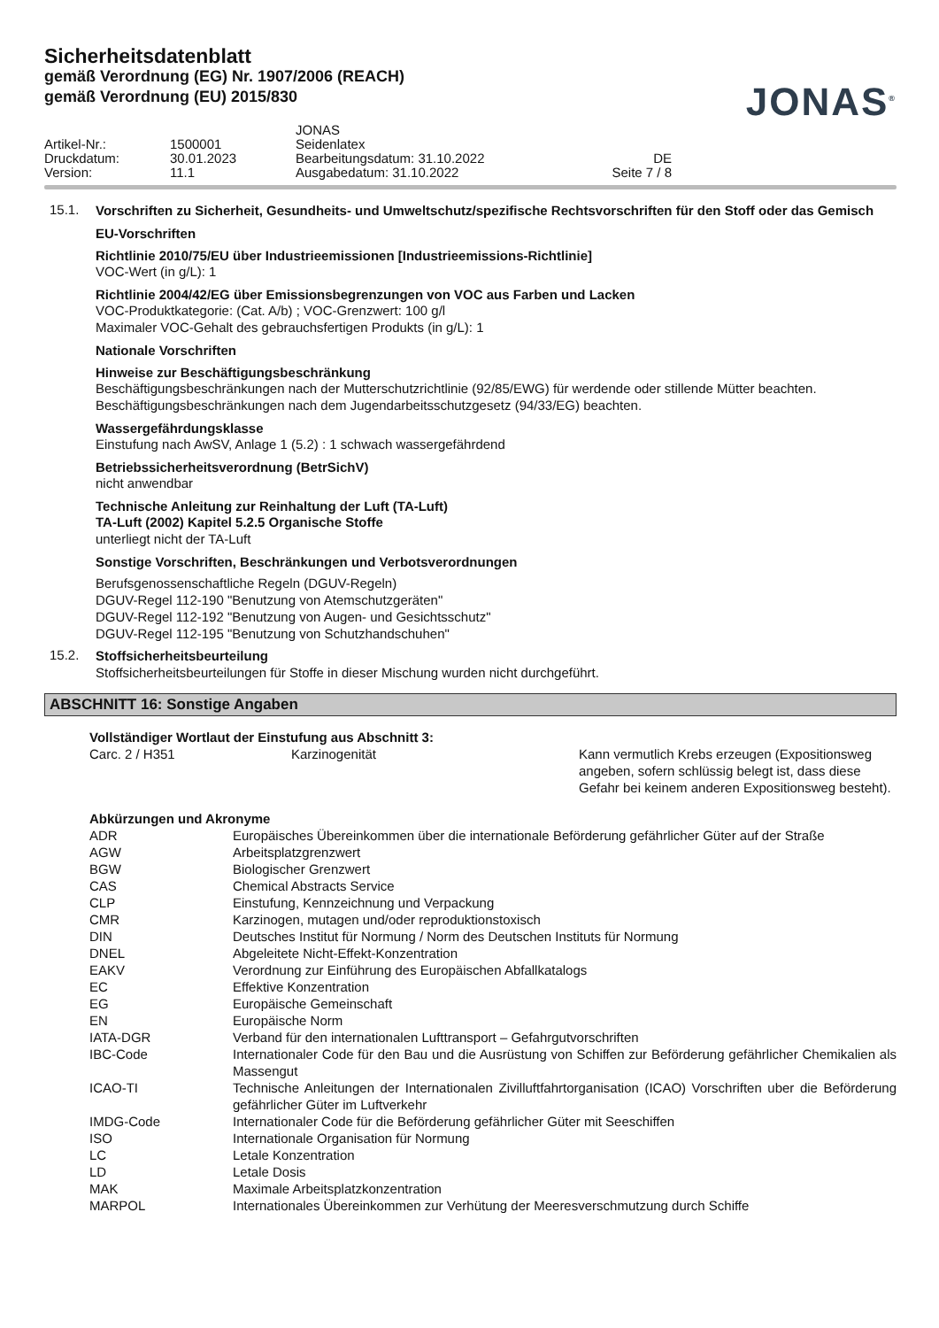Sicherheitsdatenblatt
gemäß Verordnung (EG) Nr. 1907/2006 (REACH)
gemäß Verordnung (EU) 2015/830
JONAS<sup>®</sup>
| | | JONAS | |
| Artikel-Nr.: | 1500001 | Seidenlatex | |
| Druckdatum: | 30.01.2023 | Bearbeitungsdatum: 31.10.2022 | DE |
| Version: | 11.1 | Ausgabedatum: 31.10.2022 | Seite 7 / 8 |
15.1.
Vorschriften zu Sicherheit, Gesundheits- und Umweltschutz/spezifische Rechtsvorschriften für den Stoff oder das Gemisch
EU-Vorschriften
Richtlinie 2010/75/EU über Industrieemissionen [Industrieemissions-Richtlinie]
VOC-Wert (in g/L): 1
Richtlinie 2004/42/EG über Emissionsbegrenzungen von VOC aus Farben und Lacken
VOC-Produktkategorie: (Cat. A/b) ; VOC-Grenzwert: 100 g/l
Maximaler VOC-Gehalt des gebrauchsfertigen Produkts (in g/L): 1
Nationale Vorschriften
Hinweise zur Beschäftigungsbeschränkung
Beschäftigungsbeschränkungen nach der Mutterschutzrichtlinie (92/85/EWG) für werdende oder stillende Mütter beachten.
Beschäftigungsbeschränkungen nach dem Jugendarbeitsschutzgesetz (94/33/EG) beachten.
Wassergefährdungsklasse
Einstufung nach AwSV, Anlage 1 (5.2) : 1 schwach wassergefährdend
Betriebssicherheitsverordnung (BetrSichV)
nicht anwendbar
Technische Anleitung zur Reinhaltung der Luft (TA-Luft)
TA-Luft (2002) Kapitel 5.2.5 Organische Stoffe
unterliegt nicht der TA-Luft
Sonstige Vorschriften, Beschränkungen und Verbotsverordnungen
Berufsgenossenschaftliche Regeln (DGUV-Regeln)
DGUV-Regel 112-190 "Benutzung von Atemschutzgeräten"
DGUV-Regel 112-192 "Benutzung von Augen- und Gesichtsschutz"
DGUV-Regel 112-195 "Benutzung von Schutzhandschuhen"
15.2.
Stoffsicherheitsbeurteilung
Stoffsicherheitsbeurteilungen für Stoffe in dieser Mischung wurden nicht durchgeführt.
ABSCHNITT 16: Sonstige Angaben
Vollständiger Wortlaut der Einstufung aus Abschnitt 3:
| Carc. 2 / H351 | Karzinogenität | Kann vermutlich Krebs erzeugen (Expositionsweg angeben, sofern schlüssig belegt ist, dass diese Gefahr bei keinem anderen Expositionsweg besteht). |
Abkürzungen und Akronyme
| ADR | Europäisches Übereinkommen über die internationale Beförderung gefährlicher Güter auf der Straße |
| AGW | Arbeitsplatzgrenzwert |
| BGW | Biologischer Grenzwert |
| CAS | Chemical Abstracts Service |
| CLP | Einstufung, Kennzeichnung und Verpackung |
| CMR | Karzinogen, mutagen und/oder reproduktionstoxisch |
| DIN | Deutsches Institut für Normung / Norm des Deutschen Instituts für Normung |
| DNEL | Abgeleitete Nicht-Effekt-Konzentration |
| EAKV | Verordnung zur Einführung des Europäischen Abfallkatalogs |
| EC | Effektive Konzentration |
| EG | Europäische Gemeinschaft |
| EN | Europäische Norm |
| IATA-DGR | Verband für den internationalen Lufttransport – Gefahrgutvorschriften |
| IBC-Code | Internationaler Code für den Bau und die Ausrüstung von Schiffen zur Beförderung gefährlicher Chemikalien als Massengut |
| ICAO-TI | Technische Anleitungen der Internationalen Zivilluftfahrtorganisation (ICAO) Vorschriften uber die Beförderung gefährlicher Güter im Luftverkehr |
| IMDG-Code | Internationaler Code für die Beförderung gefährlicher Güter mit Seeschiffen |
| ISO | Internationale Organisation für Normung |
| LC | Letale Konzentration |
| LD | Letale Dosis |
| MAK | Maximale Arbeitsplatzkonzentration |
| MARPOL | Internationales Übereinkommen zur Verhütung der Meeresverschmutzung durch Schiffe |